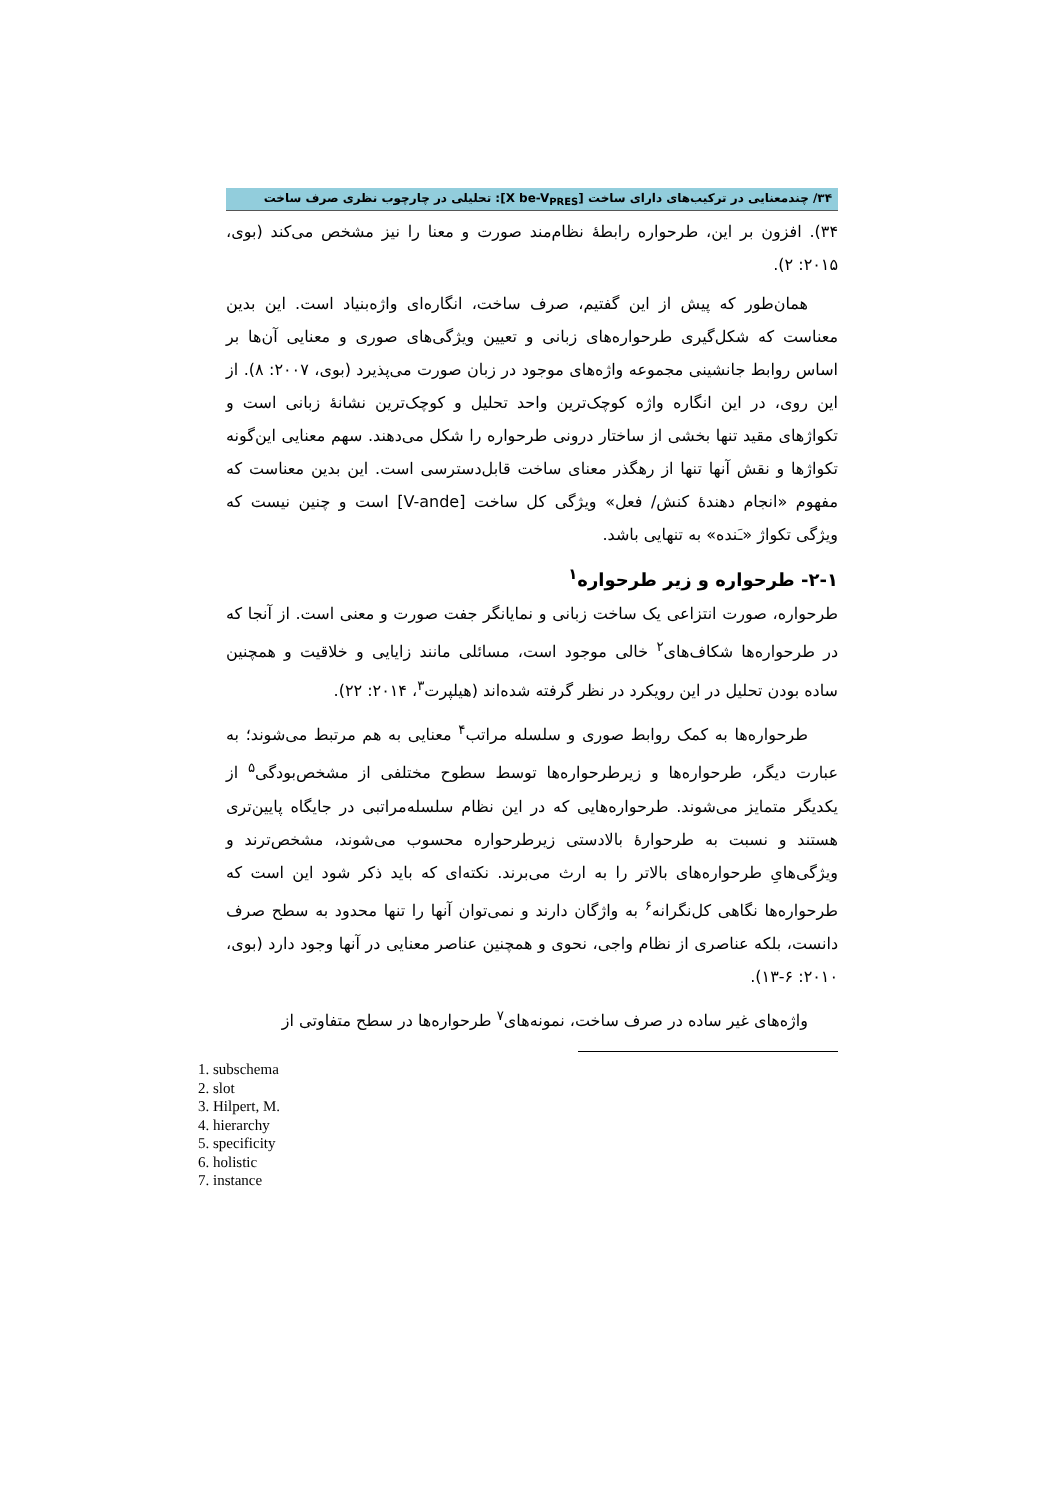۳۴/ چندمعنایی در ترکیب‌های دارای ساخت [X be-V<sub>PRES</sub>]: تحلیلی در چارچوب نظری صرف ساخت
۳۴). افزون بر این، طرحواره رابطهٔ نظام‌مند صورت و معنا را نیز مشخص می‌کند (بوی، ۲۰۱۵: ۲).
همان‌طور که پیش از این گفتیم، صرف ساخت، انگاره‌ای واژه‌بنیاد است. این بدین معناست که شکل‌گیری طرحواره‌های زبانی و تعیین ویژگی‌های صوری و معنایی آن‌ها بر اساس روابط جانشینی مجموعه واژه‌های موجود در زبان صورت می‌پذیرد (بوی، ۲۰۰۷: ۸). از این روی، در این انگاره واژه کوچک‌ترین واحد تحلیل و کوچک‌ترین نشانهٔ زبانی است و تکواژهای مقید تنها بخشی از ساختار درونی طرحواره را شکل می‌دهند. سهم معنایی این‌گونه تکواژها و نقش آنها تنها از رهگذر معنای ساخت قابل‌دسترسی است. این بدین معناست که مفهوم «انجام دهندهٔ کنش/ فعل» ویژگی کل ساخت [V-ande] است و چنین نیست که ویژگی تکواژ «ـَنده» به تنهایی باشد.
۲-۱- طرحواره و زیر طرحواره<sup>۱</sup>
طرحواره، صورت انتزاعی یک ساخت زبانی و نمایانگر جفت صورت و معنی است. از آنجا که در طرحواره‌ها شکاف‌های<sup>۲</sup> خالی موجود است، مسائلی مانند زایایی و خلاقیت و همچنین ساده بودن تحلیل در این رویکرد در نظر گرفته شده‌اند (هیلپرت<sup>۳</sup>، ۲۰۱۴: ۲۲).
طرحواره‌ها به کمک روابط صوری و سلسله مراتب<sup>۴</sup> معنایی به هم مرتبط می‌شوند؛ به عبارت دیگر، طرحواره‌ها و زیرطرحواره‌ها توسط سطوح مختلفی از مشخص‌بودگی<sup>۵</sup> از یکدیگر متمایز می‌شوند. طرحواره‌هایی که در این نظام سلسله‌مراتبی در جایگاه پایین‌تری هستند و نسبت به طرحوارهٔ بالادستی زیرطرحواره محسوب می‌شوند، مشخص‌ترند و ویژگی‌هایِ طرحواره‌های بالاتر را به ارث می‌برند. نکته‌ای که باید ذکر شود این است که طرحواره‌ها نگاهی کل‌نگرانه<sup>۶</sup> به واژگان دارند و نمی‌توان آنها را تنها محدود به سطح صرف دانست، بلکه عناصری از نظام واجی، نحوی و همچنین عناصر معنایی در آنها وجود دارد (بوی، ۲۰۱۰: ۶-۱۳).
واژه‌های غیر ساده در صرف ساخت، نمونه‌های<sup>۷</sup> طرحواره‌ها در سطح متفاوتی از
1. subschema
2. slot
3. Hilpert, M.
4. hierarchy
5. specificity
6. holistic
7. instance